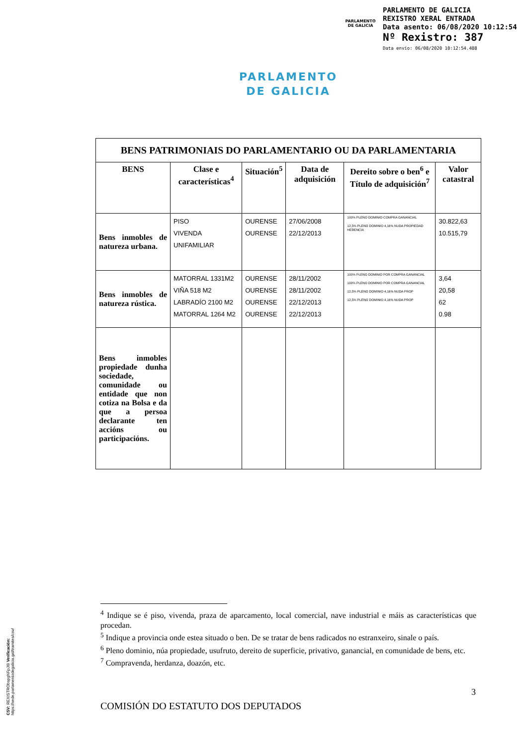PARLAMENTO
DE GALICIA
PARLAMENTO DE GALICIA
REXISTRO XERAL ENTRADA
Data asento: 06/08/2020 10:12:54
Nº Rexistro: 387
Data envío: 06/08/2020 10:12:54.488
PARLAMENTO
DE GALICIA
| BENS PATRIMONIAIS DO PARLAMENTARIO OU DA PARLAMENTARIA | | | | | |
| --- | --- | --- | --- | --- | --- |
| BENS | Clase e características<sup>4</sup> | Situación<sup>5</sup> | Data de adquisición | Dereito sobre o ben<sup>6</sup> e Título de adquisición<sup>7</sup> | Valor catastral |
| Bens inmobles de natureza urbana. | PISO VIVENDA UNIFAMILIAR | OURENSE OURENSE | 27/06/2008 22/12/2013 | 100% PLENO DOMINIO COMPRA GANANCIAL 12,5% PLENO DOMINIO 4,16% NUDA PROPIEDAD HERENCIA | 30.822,63 10.515,79 |
| Bens inmobles de natureza rústica. | MATORRAL 1331M2 VIÑA 518 M2 LABRADÍO 2100 M2 MATORRAL 1264 M2 | OURENSE OURENSE OURENSE OURENSE | 28/11/2002 28/11/2002 22/12/2013 22/12/2013 | 100% PLENO DOMINIO POR COMPRA GANANCIAL 100% PLENO DOMINIO POR COMPRA GANANCIAL 12,5% PLENO DOMINIO 4,16% NUDA PROP 12,5% PLENO DOMINIO 4,16% NUDA PROP | 3,64 20,58 62 0.98 |
| Bens inmobles propiedade dunha sociedade, comunidade ou entidade que non cotiza na Bolsa e da que a persoa declarante ten accións ou participacións. | | | | | |
<sup>4</sup> Indique se é piso, vivenda, praza de aparcamento, local comercial, nave industrial e máis as características que procedan.
<sup>5</sup> Indique a provincia onde estea situado o ben. De se tratar de bens radicados no estranxeiro, sinale o país.
<sup>6</sup> Pleno dominio, núa propiedade, usufruto, dereito de superficie, privativo, ganancial, en comunidade de bens, etc.
<sup>7</sup> Compravenda, herdanza, doazón, etc.
3
COMISIÓN DO ESTATUTO DOS DEPUTADOS
CSV: REXISTRObspgNFpJI9 Verificación: https://sede.parlamentodegalicia.gal/tramites/csv/